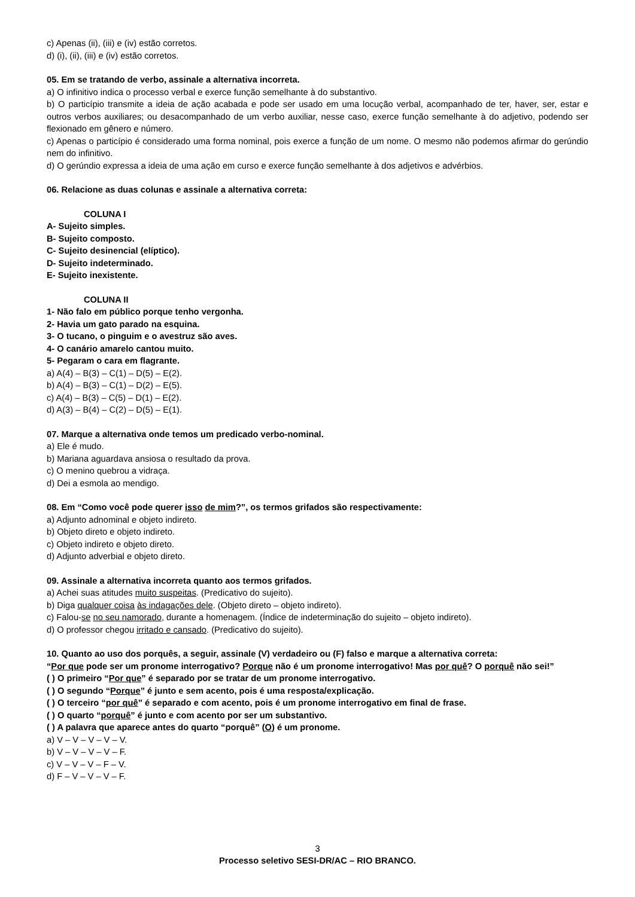c) Apenas (ii), (iii) e (iv) estão corretos.
d) (i), (ii), (iii) e (iv) estão corretos.
05. Em se tratando de verbo, assinale a alternativa incorreta.
a) O infinitivo indica o processo verbal e exerce função semelhante à do substantivo.
b) O particípio transmite a ideia de ação acabada e pode ser usado em uma locução verbal, acompanhado de ter, haver, ser, estar e outros verbos auxiliares; ou desacompanhado de um verbo auxiliar, nesse caso, exerce função semelhante à do adjetivo, podendo ser flexionado em gênero e número.
c) Apenas o particípio é considerado uma forma nominal, pois exerce a função de um nome. O mesmo não podemos afirmar do gerúndio nem do infinitivo.
d) O gerúndio expressa a ideia de uma ação em curso e exerce função semelhante à dos adjetivos e advérbios.
06. Relacione as duas colunas e assinale a alternativa correta:
COLUNA I
A- Sujeito simples.
B- Sujeito composto.
C- Sujeito desinencial (elíptico).
D- Sujeito indeterminado.
E- Sujeito inexistente.
COLUNA II
1- Não falo em público porque tenho vergonha.
2- Havia um gato parado na esquina.
3- O tucano, o pinguim e o avestruz são aves.
4- O canário amarelo cantou muito.
5- Pegaram o cara em flagrante.
a) A(4) – B(3) – C(1) – D(5) – E(2).
b) A(4) – B(3) – C(1) – D(2) – E(5).
c) A(4) – B(3) – C(5) – D(1) – E(2).
d) A(3) – B(4) – C(2) – D(5) – E(1).
07. Marque a alternativa onde temos um predicado verbo-nominal.
a) Ele é mudo.
b) Mariana aguardava ansiosa o resultado da prova.
c) O menino quebrou a vidraça.
d) Dei a esmola ao mendigo.
08. Em “Como você pode querer isso de mim?”, os termos grifados são respectivamente:
a) Adjunto adnominal e objeto indireto.
b) Objeto direto e objeto indireto.
c) Objeto indireto e objeto direto.
d) Adjunto adverbial e objeto direto.
09. Assinale a alternativa incorreta quanto aos termos grifados.
a) Achei suas atitudes muito suspeitas. (Predicativo do sujeito).
b) Diga qualquer coisa às indagações dele. (Objeto direto – objeto indireto).
c) Falou-se no seu namorado, durante a homenagem. (Índice de indeterminação do sujeito – objeto indireto).
d) O professor chegou irritado e cansado. (Predicativo do sujeito).
10. Quanto ao uso dos porquês, a seguir, assinale (V) verdadeiro ou (F) falso e marque a alternativa correta:
“Por que pode ser um pronome interrogativo? Porque não é um pronome interrogativo! Mas por quê? O porquê não sei!”
( ) O primeiro “Por que” é separado por se tratar de um pronome interrogativo.
( ) O segundo “Porque” é junto e sem acento, pois é uma resposta/explicação.
( ) O terceiro “por quê” é separado e com acento, pois é um pronome interrogativo em final de frase.
( ) O quarto “porquê” é junto e com acento por ser um substantivo.
( ) A palavra que aparece antes do quarto “porquê” (O) é um pronome.
a) V – V – V – V – V.
b) V – V – V – V – F.
c) V – V – V – F – V.
d) F – V – V – V – F.
3
Processo seletivo SESI-DR/AC – RIO BRANCO.